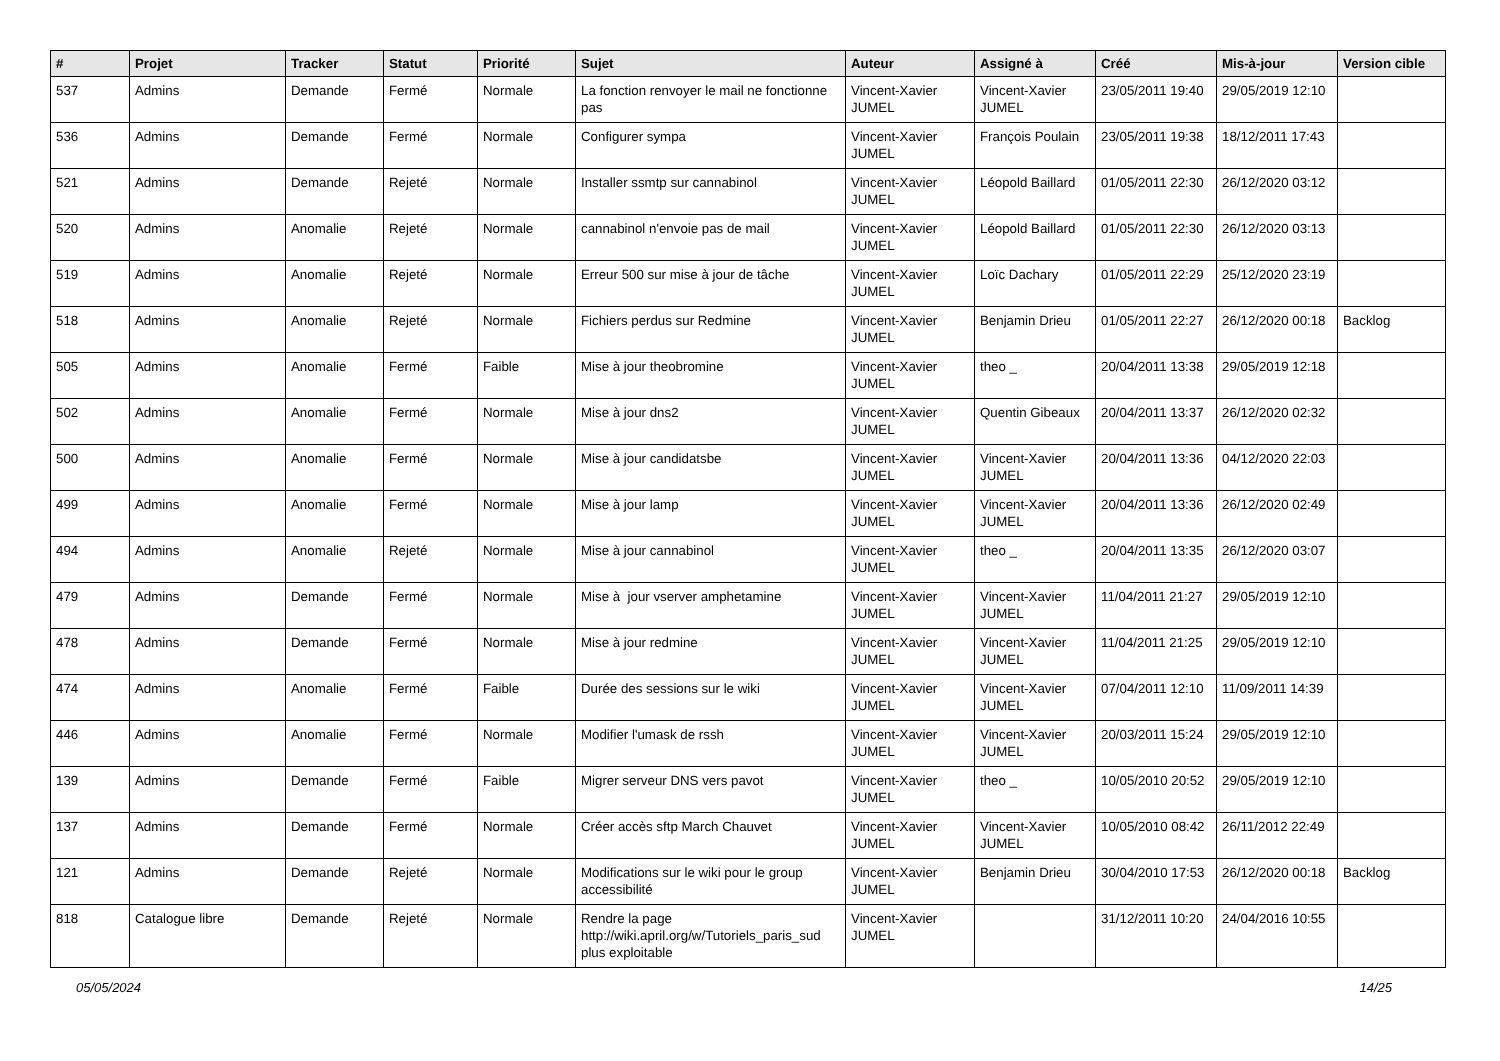| # | Projet | Tracker | Statut | Priorité | Sujet | Auteur | Assigné à | Créé | Mis-à-jour | Version cible |
| --- | --- | --- | --- | --- | --- | --- | --- | --- | --- | --- |
| 537 | Admins | Demande | Fermé | Normale | La fonction renvoyer le mail ne fonctionne pas | Vincent-Xavier JUMEL | Vincent-Xavier JUMEL | 23/05/2011 19:40 | 29/05/2019 12:10 | |
| 536 | Admins | Demande | Fermé | Normale | Configurer sympa | Vincent-Xavier JUMEL | François Poulain | 23/05/2011 19:38 | 18/12/2011 17:43 | |
| 521 | Admins | Demande | Rejeté | Normale | Installer ssmtp sur cannabinol | Vincent-Xavier JUMEL | Léopold Baillard | 01/05/2011 22:30 | 26/12/2020 03:12 | |
| 520 | Admins | Anomalie | Rejeté | Normale | cannabinol n'envoie pas de mail | Vincent-Xavier JUMEL | Léopold Baillard | 01/05/2011 22:30 | 26/12/2020 03:13 | |
| 519 | Admins | Anomalie | Rejeté | Normale | Erreur 500 sur mise à jour de tâche | Vincent-Xavier JUMEL | Loïc Dachary | 01/05/2011 22:29 | 25/12/2020 23:19 | |
| 518 | Admins | Anomalie | Rejeté | Normale | Fichiers perdus sur Redmine | Vincent-Xavier JUMEL | Benjamin Drieu | 01/05/2011 22:27 | 26/12/2020 00:18 | Backlog |
| 505 | Admins | Anomalie | Fermé | Faible | Mise à jour theobromine | Vincent-Xavier JUMEL | theo _ | 20/04/2011 13:38 | 29/05/2019 12:18 | |
| 502 | Admins | Anomalie | Fermé | Normale | Mise à jour dns2 | Vincent-Xavier JUMEL | Quentin Gibeaux | 20/04/2011 13:37 | 26/12/2020 02:32 | |
| 500 | Admins | Anomalie | Fermé | Normale | Mise à jour candidatsbe | Vincent-Xavier JUMEL | Vincent-Xavier JUMEL | 20/04/2011 13:36 | 04/12/2020 22:03 | |
| 499 | Admins | Anomalie | Fermé | Normale | Mise à jour lamp | Vincent-Xavier JUMEL | Vincent-Xavier JUMEL | 20/04/2011 13:36 | 26/12/2020 02:49 | |
| 494 | Admins | Anomalie | Rejeté | Normale | Mise à jour cannabinol | Vincent-Xavier JUMEL | theo _ | 20/04/2011 13:35 | 26/12/2020 03:07 | |
| 479 | Admins | Demande | Fermé | Normale | Mise à jour vserver amphetamine | Vincent-Xavier JUMEL | Vincent-Xavier JUMEL | 11/04/2011 21:27 | 29/05/2019 12:10 | |
| 478 | Admins | Demande | Fermé | Normale | Mise à jour redmine | Vincent-Xavier JUMEL | Vincent-Xavier JUMEL | 11/04/2011 21:25 | 29/05/2019 12:10 | |
| 474 | Admins | Anomalie | Fermé | Faible | Durée des sessions sur le wiki | Vincent-Xavier JUMEL | Vincent-Xavier JUMEL | 07/04/2011 12:10 | 11/09/2011 14:39 | |
| 446 | Admins | Anomalie | Fermé | Normale | Modifier l'umask de rssh | Vincent-Xavier JUMEL | Vincent-Xavier JUMEL | 20/03/2011 15:24 | 29/05/2019 12:10 | |
| 139 | Admins | Demande | Fermé | Faible | Migrer serveur DNS vers pavot | Vincent-Xavier JUMEL | theo _ | 10/05/2010 20:52 | 29/05/2019 12:10 | |
| 137 | Admins | Demande | Fermé | Normale | Créer accès sftp March Chauvet | Vincent-Xavier JUMEL | Vincent-Xavier JUMEL | 10/05/2010 08:42 | 26/11/2012 22:49 | |
| 121 | Admins | Demande | Rejeté | Normale | Modifications sur le wiki pour le group accessibilité | Vincent-Xavier JUMEL | Benjamin Drieu | 30/04/2010 17:53 | 26/12/2020 00:18 | Backlog |
| 818 | Catalogue libre | Demande | Rejeté | Normale | Rendre la page http://wiki.april.org/w/Tutoriels_paris_sud plus exploitable | Vincent-Xavier JUMEL | | 31/12/2011 10:20 | 24/04/2016 10:55 | |
05/05/2024 14/25